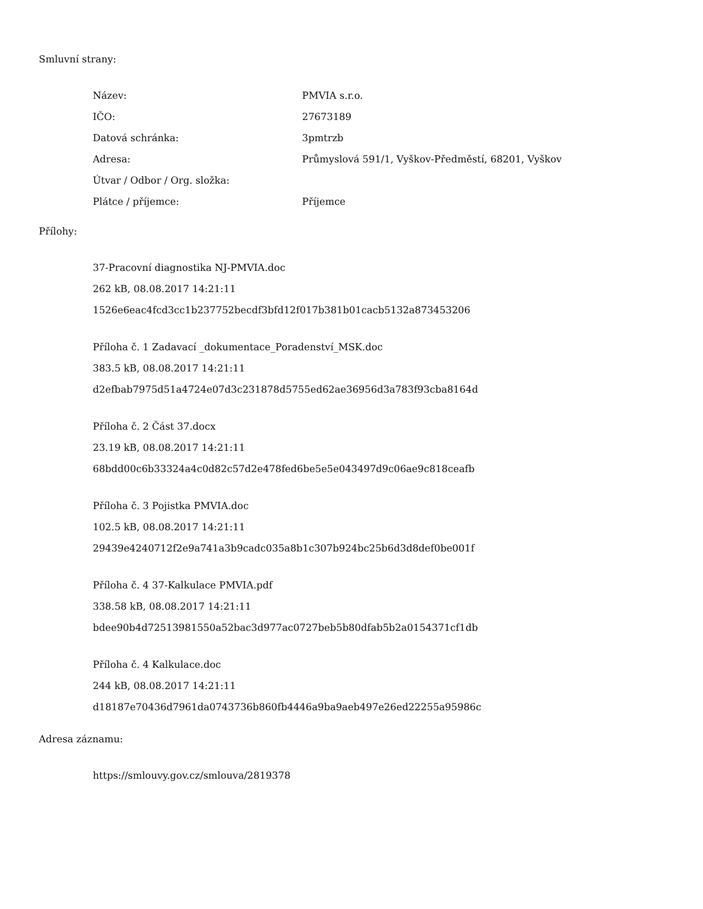Smluvní strany:
| Název: | PMVIA s.r.o. |
| IČO: | 27673189 |
| Datová schránka: | 3pmtrzb |
| Adresa: | Průmyslová 591/1, Vyškov-Předměstí, 68201, Vyškov |
| Útvar / Odbor / Org. složka: | |
| Plátce / příjemce: | Příjemce |
Přílohy:
37-Pracovní diagnostika NJ-PMVIA.doc
262 kB, 08.08.2017 14:21:11
1526e6eac4fcd3cc1b237752becdf3bfd12f017b381b01cacb5132a873453206
Příloha č. 1 Zadavací _dokumentace_Poradenství_MSK.doc
383.5 kB, 08.08.2017 14:21:11
d2efbab7975d51a4724e07d3c231878d5755ed62ae36956d3a783f93cba8164d
Příloha č. 2 Část 37.docx
23.19 kB, 08.08.2017 14:21:11
68bdd00c6b33324a4c0d82c57d2e478fed6be5e5e043497d9c06ae9c818ceafb
Příloha č. 3 Pojistka PMVIA.doc
102.5 kB, 08.08.2017 14:21:11
29439e4240712f2e9a741a3b9cadc035a8b1c307b924bc25b6d3d8def0be001f
Příloha č. 4 37-Kalkulace PMVIA.pdf
338.58 kB, 08.08.2017 14:21:11
bdee90b4d72513981550a52bac3d977ac0727beb5b80dfab5b2a0154371cf1db
Příloha č. 4 Kalkulace.doc
244 kB, 08.08.2017 14:21:11
d18187e70436d7961da0743736b860fb4446a9ba9aeb497e26ed22255a95986c
Adresa záznamu:
https://smlouvy.gov.cz/smlouva/2819378